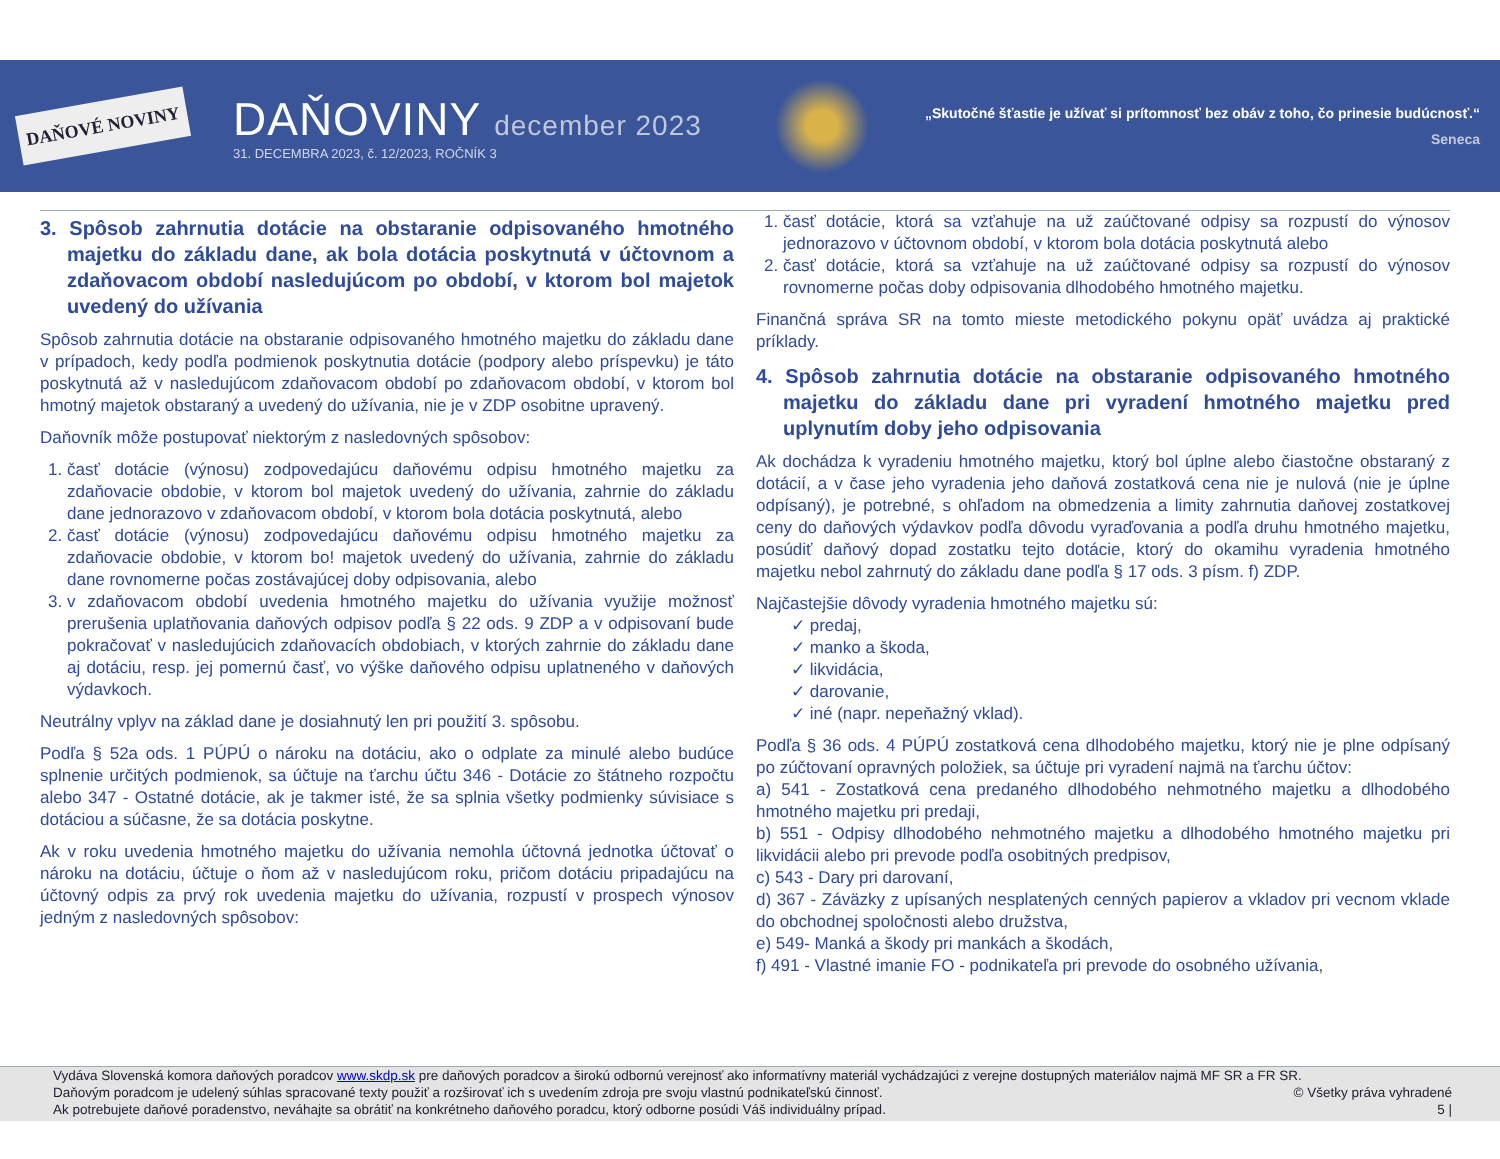DAŇOVÉ NOVINY
DAŇOVINY december 2023
31. DECEMBRA 2023, č. 12/2023, ROČNÍK 3
„Skutočné šťastie je užívať si prítomnosť bez obáv z toho, čo prinesie budúcnosť.“
Seneca
3. Spôsob zahrnutia dotácie na obstaranie odpisovaného hmotného majetku do základu dane, ak bola dotácia poskytnutá v účtovnom a zdaňovacom období nasledujúcom po období, v ktorom bol majetok uvedený do užívania
Spôsob zahrnutia dotácie na obstaranie odpisovaného hmotného majetku do základu dane v prípadoch, kedy podľa podmienok poskytnutia dotácie (podpory alebo príspevku) je táto poskytnutá až v nasledujúcom zdaňovacom období po zdaňovacom období, v ktorom bol hmotný majetok obstaraný a uvedený do užívania, nie je v ZDP osobitne upravený.
Daňovník môže postupovať niektorým z nasledovných spôsobov:
1. časť dotácie (výnosu) zodpovedajúcu daňovému odpisu hmotného majetku za zdaňovacie obdobie, v ktorom bol majetok uvedený do užívania, zahrnie do základu dane jednorazovo v zdaňovacom období, v ktorom bola dotácia poskytnutá, alebo
2. časť dotácie (výnosu) zodpovedajúcu daňovému odpisu hmotného majetku za zdaňovacie obdobie, v ktorom bo! majetok uvedený do užívania, zahrnie do základu dane rovnomerne počas zostávajúcej doby odpisovania, alebo
3. v zdaňovacom období uvedenia hmotného majetku do užívania využije možnosť prerušenia uplatňovania daňových odpisov podľa § 22 ods. 9 ZDP a v odpisovaní bude pokračovať v nasledujúcich zdaňovacích obdobiach, v ktorých zahrnie do základu dane aj dotáciu, resp. jej pomernú časť, vo výške daňového odpisu uplatneného v daňových výdavkoch.
Neutrálny vplyv na základ dane je dosiahnutý len pri použití 3. spôsobu.
Podľa § 52a ods. 1 PÚPÚ o nároku na dotáciu, ako o odplate za minulé alebo budúce splnenie určitých podmienok, sa účtuje na ťarchu účtu 346 - Dotácie zo štátneho rozpočtu alebo 347 - Ostatné dotácie, ak je takmer isté, že sa splnia všetky podmienky súvisiace s dotáciou a súčasne, že sa dotácia poskytne.
Ak v roku uvedenia hmotného majetku do užívania nemohla účtovná jednotka účtovať o nároku na dotáciu, účtuje o ňom až v nasledujúcom roku, pričom dotáciu pripadajúcu na účtovný odpis za prvý rok uvedenia majetku do užívania, rozpustí v prospech výnosov jedným z nasledovných spôsobov:
1. časť dotácie, ktorá sa vzťahuje na už zaúčtované odpisy sa rozpustí do výnosov jednorazovo v účtovnom období, v ktorom bola dotácia poskytnutá alebo
2. časť dotácie, ktorá sa vzťahuje na už zaúčtované odpisy sa rozpustí do výnosov rovnomerne počas doby odpisovania dlhodobého hmotného majetku.
Finančná správa SR na tomto mieste metodického pokynu opäť uvádza aj praktické príklady.
4. Spôsob zahrnutia dotácie na obstaranie odpisovaného hmotného majetku do základu dane pri vyradení hmotného majetku pred uplynutím doby jeho odpisovania
Ak dochádza k vyradeniu hmotného majetku, ktorý bol úplne alebo čiastočne obstaraný z dotácií, a v čase jeho vyradenia jeho daňová zostatková cena nie je nulová (nie je úplne odpísaný), je potrebné, s ohľadom na obmedzenia a limity zahrnutia daňovej zostatkovej ceny do daňových výdavkov podľa dôvodu vyraďovania a podľa druhu hmotného majetku, posúdiť daňový dopad zostatku tejto dotácie, ktorý do okamihu vyradenia hmotného majetku nebol zahrnutý do základu dane podľa § 17 ods. 3 písm. f) ZDP.
Najčastejšie dôvody vyradenia hmotného majetku sú:
✓ predaj,
✓ manko a škoda,
✓ likvidácia,
✓ darovanie,
✓ iné (napr. nepeňažný vklad).
Podľa § 36 ods. 4 PÚPÚ zostatková cena dlhodobého majetku, ktorý nie je plne odpísaný po zúčtovaní opravných položiek, sa účtuje pri vyradení najmä na ťarchu účtov:
a) 541 - Zostatková cena predaného dlhodobého nehmotného majetku a dlhodobého hmotného majetku pri predaji,
b) 551 - Odpisy dlhodobého nehmotného majetku a dlhodobého hmotného majetku pri likvidácii alebo pri prevode podľa osobitných predpisov,
c) 543 - Dary pri darovaní,
d) 367 - Záväzky z upísaných nesplatených cenných papierov a vkladov pri vecnom vklade do obchodnej spoločnosti alebo družstva,
e) 549- Manká a škody pri mankách a škodách,
f) 491 - Vlastné imanie FO - podnikateľa pri prevode do osobného užívania,
Vydáva Slovenská komora daňových poradcov www.skdp.sk pre daňových poradcov a širokú odbornú verejnosť ako informatívny materiál vychádzajúci z verejne dostupných materiálov najmä MF SR a FR SR.
Daňovým poradcom je udelený súhlas spracované texty použiť a rozširovať ich s uvedením zdroja pre svoju vlastnú podnikateľskú činnosť. © Všetky práva vyhradené
Ak potrebujete daňové poradenstvo, neváhajte sa obrátiť na konkrétneho daňového poradcu, ktorý odborne posúdi Váš individuálny prípad. 5 |